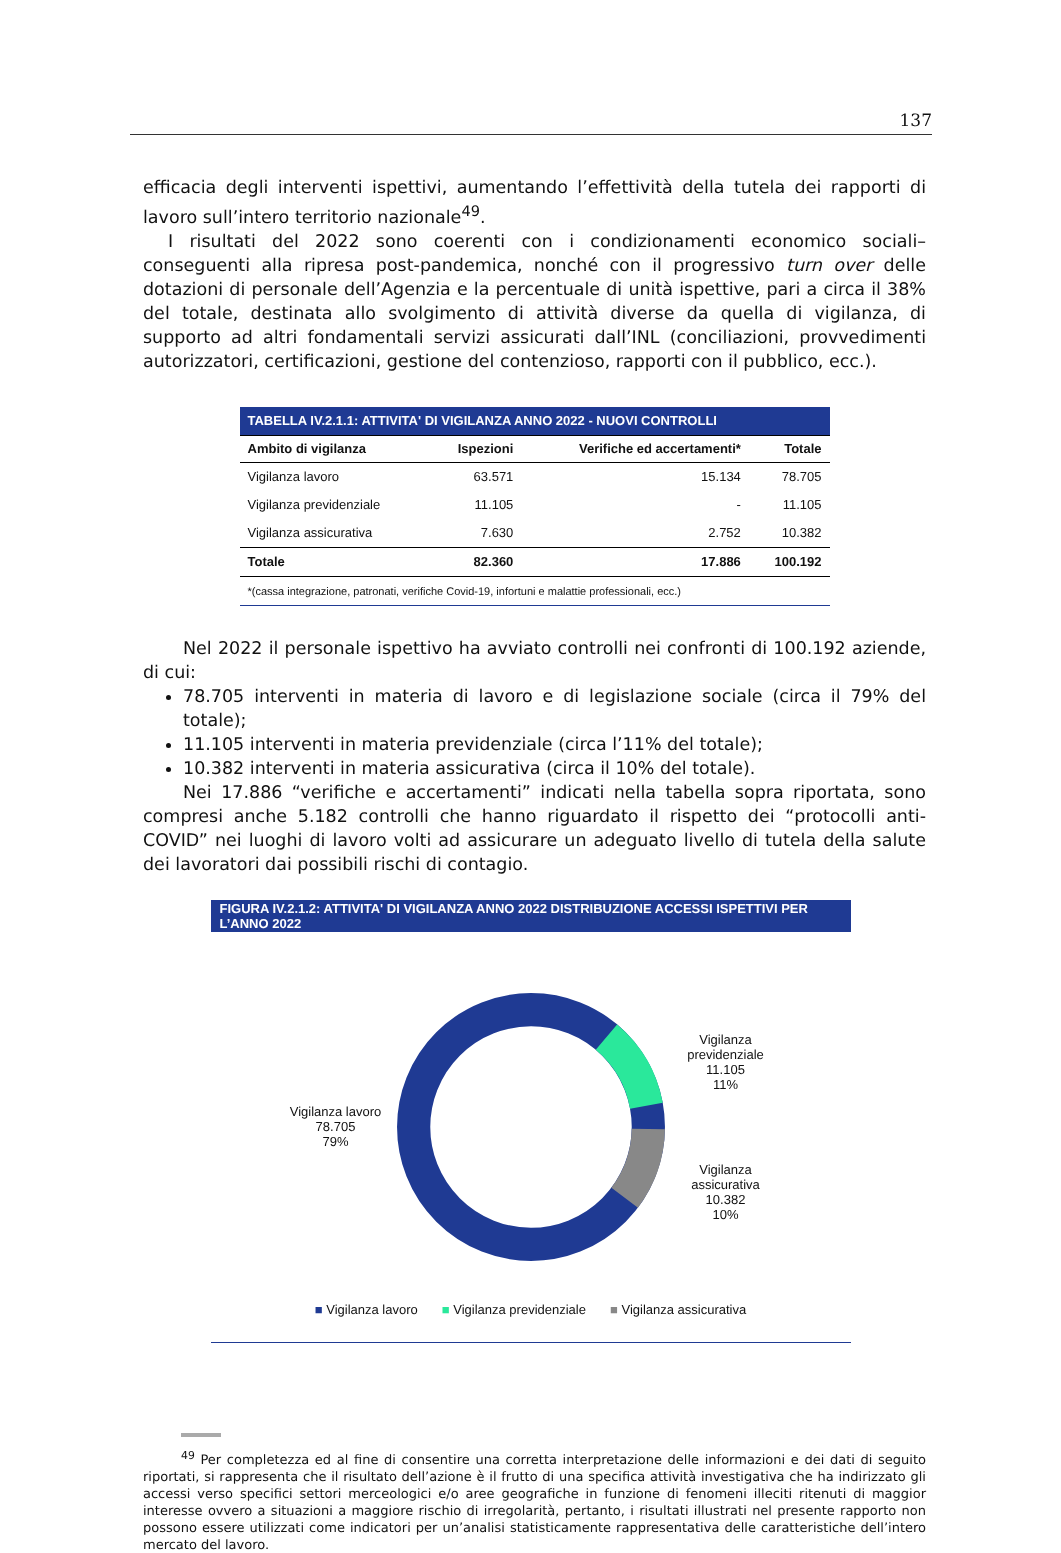137
efficacia degli interventi ispettivi, aumentando l’effettività della tutela dei rapporti di lavoro sull’intero territorio nazionale<sup>49</sup>.
I risultati del 2022 sono coerenti con i condizionamenti economico sociali–conseguenti alla ripresa post-pandemica, nonché con il progressivo turn over delle dotazioni di personale dell’Agenzia e la percentuale di unità ispettive, pari a circa il 38% del totale, destinata allo svolgimento di attività diverse da quella di vigilanza, di supporto ad altri fondamentali servizi assicurati dall’INL (conciliazioni, provvedimenti autorizzatori, certificazioni, gestione del contenzioso, rapporti con il pubblico, ecc.).
| TABELLA IV.2.1.1: ATTIVITA' DI VIGILANZA ANNO 2022 - NUOVI CONTROLLI | | | |
| --- | --- | --- | --- |
| Ambito di vigilanza | Ispezioni | Verifiche ed accertamenti* | Totale |
| Vigilanza lavoro | 63.571 | 15.134 | 78.705 |
| Vigilanza previdenziale | 11.105 | - | 11.105 |
| Vigilanza assicurativa | 7.630 | 2.752 | 10.382 |
| Totale | 82.360 | 17.886 | 100.192 |
| *(cassa integrazione, patronati, verifiche Covid-19, infortuni e malattie professionali, ecc.) | | | |
Nel 2022 il personale ispettivo ha avviato controlli nei confronti di 100.192 aziende, di cui:
78.705 interventi in materia di lavoro e di legislazione sociale (circa il 79% del totale);
11.105 interventi in materia previdenziale (circa l’11% del totale);
10.382 interventi in materia assicurativa (circa il 10% del totale).
Nei 17.886 “verifiche e accertamenti” indicati nella tabella sopra riportata, sono compresi anche 5.182 controlli che hanno riguardato il rispetto dei “protocolli anti-COVID” nei luoghi di lavoro volti ad assicurare un adeguato livello di tutela della salute dei lavoratori dai possibili rischi di contagio.
FIGURA IV.2.1.2: ATTIVITA' DI VIGILANZA ANNO 2022 DISTRIBUZIONE ACCESSI ISPETTIVI PER L’ANNO 2022
Vigilanza lavoro
78.705
79%
Vigilanza
previdenziale
11.105
11%
Vigilanza
assicurativa
10.382
10%
■ Vigilanza lavoro ■ Vigilanza previdenziale ■ Vigilanza assicurativa
<sup>49</sup> Per completezza ed al fine di consentire una corretta interpretazione delle informazioni e dei dati di seguito riportati, si rappresenta che il risultato dell’azione è il frutto di una specifica attività investigativa che ha indirizzato gli accessi verso specifici settori merceologici e/o aree geografiche in funzione di fenomeni illeciti ritenuti di maggior interesse ovvero a situazioni a maggiore rischio di irregolarità, pertanto, i risultati illustrati nel presente rapporto non possono essere utilizzati come indicatori per un’analisi statisticamente rappresentativa delle caratteristiche dell’intero mercato del lavoro.